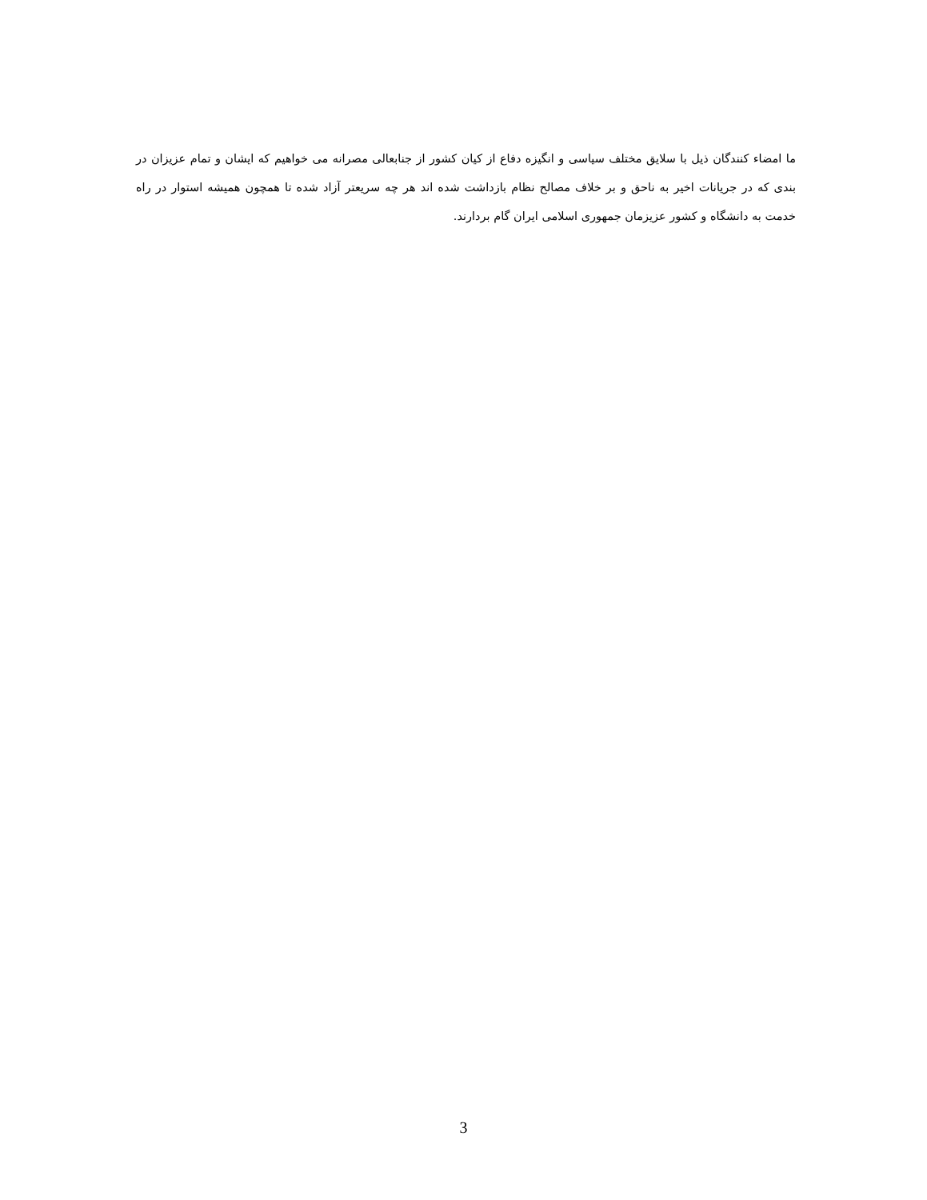ما امضاء کنندگان ذیل با سلایق مختلف سیاسی و انگیزه دفاع از کیان کشور از جنابعالی مصرانه می خواهیم که ایشان و تمام عزیزان در بندی که در جریانات اخیر به ناحق و بر خلاف مصالح نظام بازداشت شده اند هر چه سریعتر آزاد شده تا همچون همیشه استوار در راه خدمت به دانشگاه و کشور عزیزمان جمهوری اسلامی ایران گام بردارند.
3